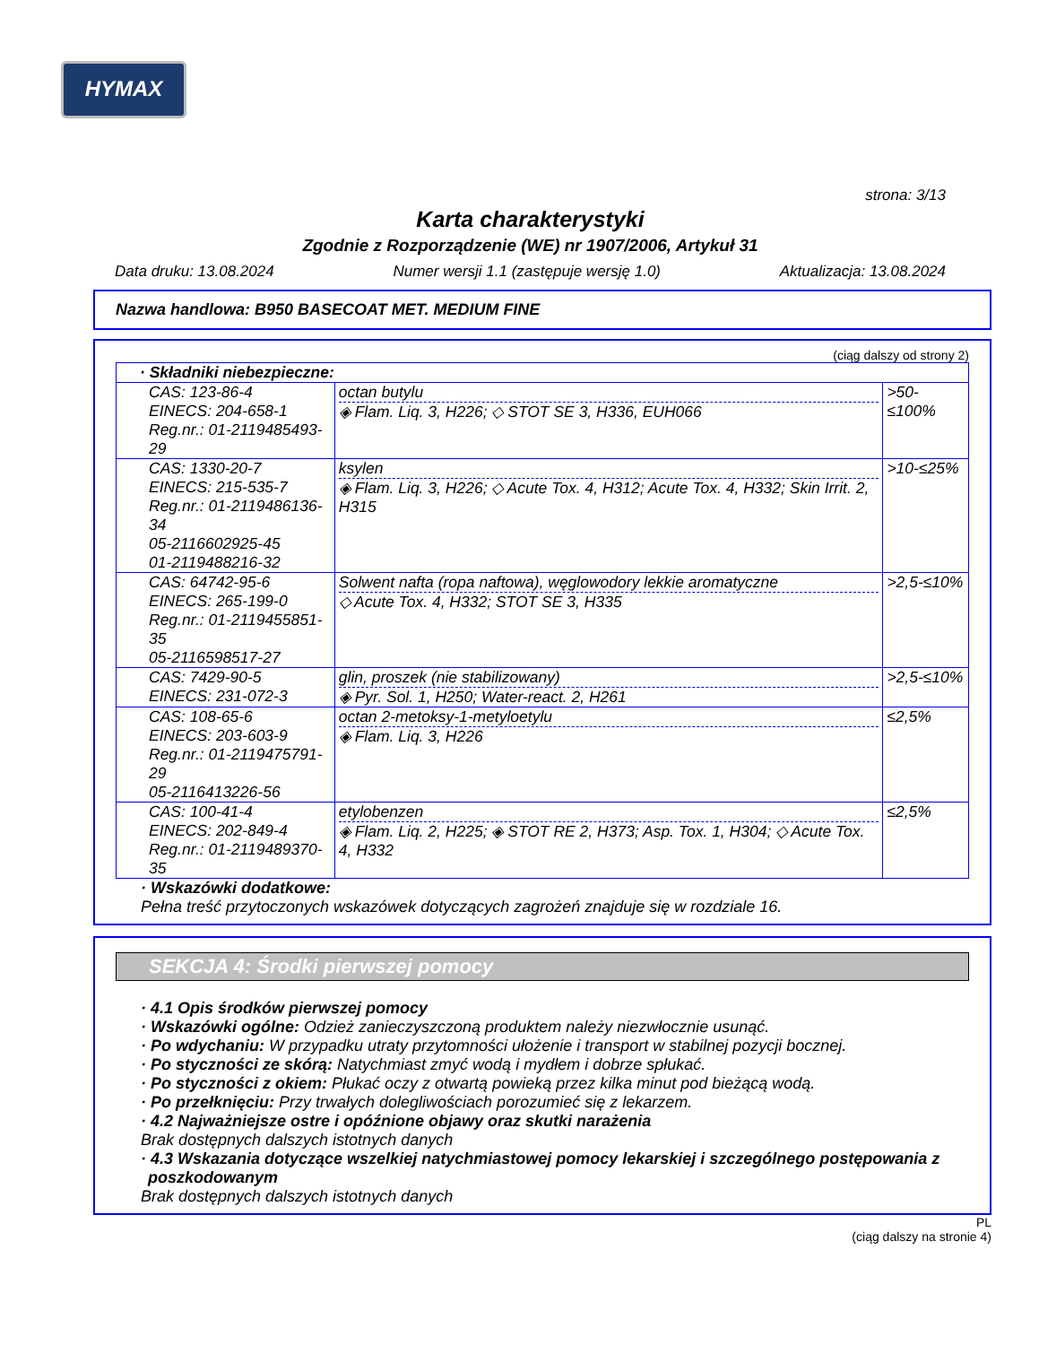HYMAX
strona: 3/13
Karta charakterystyki
Zgodnie z Rozporządzenie (WE) nr 1907/2006, Artykuł 31
Data druku: 13.08.2024 Numer wersji 1.1 (zastępuje wersję 1.0) Aktualizacja: 13.08.2024
Nazwa handlowa: B950 BASECOAT MET. MEDIUM FINE
(ciąg dalszy od strony 2)
| · Składniki niebezpieczne: | | |
| --- | --- | --- |
| CAS: 123-86-4 EINECS: 204-658-1 Reg.nr.: 01-2119485493-29 | octan butylu ◈ Flam. Liq. 3, H226; ◇ STOT SE 3, H336, EUH066 | >50-≤100% |
| CAS: 1330-20-7 EINECS: 215-535-7 Reg.nr.: 01-2119486136-34 05-2116602925-45 01-2119488216-32 | ksylen ◈ Flam. Liq. 3, H226; ◇ Acute Tox. 4, H312; Acute Tox. 4, H332; Skin Irrit. 2, H315 | >10-≤25% |
| CAS: 64742-95-6 EINECS: 265-199-0 Reg.nr.: 01-2119455851-35 05-2116598517-27 | Solwent nafta (ropa naftowa), węglowodory lekkie aromatyczne ◇ Acute Tox. 4, H332; STOT SE 3, H335 | >2,5-≤10% |
| CAS: 7429-90-5 EINECS: 231-072-3 | glin, proszek (nie stabilizowany) ◈ Pyr. Sol. 1, H250; Water-react. 2, H261 | >2,5-≤10% |
| CAS: 108-65-6 EINECS: 203-603-9 Reg.nr.: 01-2119475791-29 05-2116413226-56 | octan 2-metoksy-1-metyloetylu ◈ Flam. Liq. 3, H226 | ≤2,5% |
| CAS: 100-41-4 EINECS: 202-849-4 Reg.nr.: 01-2119489370-35 | etylobenzen ◈ Flam. Liq. 2, H225; ◈ STOT RE 2, H373; Asp. Tox. 1, H304; ◇ Acute Tox. 4, H332 | ≤2,5% |
· Wskazówki dodatkowe:
Pełna treść przytoczonych wskazówek dotyczących zagrożeń znajduje się w rozdziale 16.
SEKCJA 4: Środki pierwszej pomocy
· 4.1 Opis środków pierwszej pomocy
· Wskazówki ogólne: Odzież zanieczyszczoną produktem należy niezwłocznie usunąć.
· Po wdychaniu: W przypadku utraty przytomności ułożenie i transport w stabilnej pozycji bocznej.
· Po styczności ze skórą: Natychmiast zmyć wodą i mydłem i dobrze spłukać.
· Po styczności z okiem: Płukać oczy z otwartą powieką przez kilka minut pod bieżącą wodą.
· Po przełknięciu: Przy trwałych dolegliwościach porozumieć się z lekarzem.
· 4.2 Najważniejsze ostre i opóźnione objawy oraz skutki narażenia
Brak dostępnych dalszych istotnych danych
· 4.3 Wskazania dotyczące wszelkiej natychmiastowej pomocy lekarskiej i szczególnego postępowania z poszkodowanym
Brak dostępnych dalszych istotnych danych
PL
(ciąg dalszy na stronie 4)